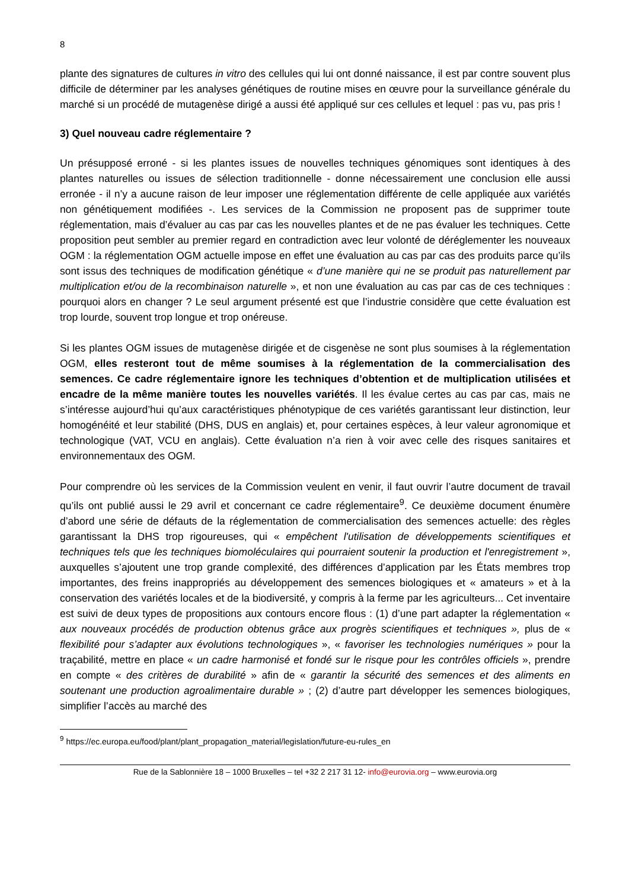8
plante des signatures de cultures in vitro des cellules qui lui ont donné naissance, il est par contre souvent plus difficile de déterminer par les analyses génétiques de routine mises en œuvre pour la surveillance générale du marché si un procédé de mutagenèse dirigé a aussi été appliqué sur ces cellules et lequel : pas vu, pas pris !
3) Quel nouveau cadre réglementaire ?
Un présupposé erroné - si les plantes issues de nouvelles techniques génomiques sont identiques à des plantes naturelles ou issues de sélection traditionnelle - donne nécessairement une conclusion elle aussi erronée - il n’y a aucune raison de leur imposer une réglementation différente de celle appliquée aux variétés non génétiquement modifiées -. Les services de la Commission ne proposent pas de supprimer toute réglementation, mais d’évaluer au cas par cas les nouvelles plantes et de ne pas évaluer les techniques. Cette proposition peut sembler au premier regard en contradiction avec leur volonté de déréglementer les nouveaux OGM : la réglementation OGM actuelle impose en effet une évaluation au cas par cas des produits parce qu’ils sont issus des techniques de modification génétique « d’une manière qui ne se produit pas naturellement par multiplication et/ou de la recombinaison naturelle », et non une évaluation au cas par cas de ces techniques : pourquoi alors en changer ? Le seul argument présenté est que l’industrie considère que cette évaluation est trop lourde, souvent trop longue et trop onéreuse.
Si les plantes OGM issues de mutagenèse dirigée et de cisgenèse ne sont plus soumises à la réglementation OGM, elles resteront tout de même soumises à la réglementation de la commercialisation des semences. Ce cadre réglementaire ignore les techniques d’obtention et de multiplication utilisées et encadre de la même manière toutes les nouvelles variétés. Il les évalue certes au cas par cas, mais ne s’intéresse aujourd’hui qu’aux caractéristiques phénotypique de ces variétés garantissant leur distinction, leur homogénéité et leur stabilité (DHS, DUS en anglais) et, pour certaines espèces, à leur valeur agronomique et technologique (VAT, VCU en anglais). Cette évaluation n’a rien à voir avec celle des risques sanitaires et environnementaux des OGM.
Pour comprendre où les services de la Commission veulent en venir, il faut ouvrir l’autre document de travail qu’ils ont publié aussi le 29 avril et concernant ce cadre réglementaire<sup>9</sup>. Ce deuxième document énumère d’abord une série de défauts de la réglementation de commercialisation des semences actuelle: des règles garantissant la DHS trop rigoureuses, qui « empêchent l'utilisation de développements scientifiques et techniques tels que les techniques biomoléculaires qui pourraient soutenir la production et l'enregistrement », auxquelles s’ajoutent une trop grande complexité, des différences d’application par les États membres trop importantes, des freins inappropriés au développement des semences biologiques et « amateurs » et à la conservation des variétés locales et de la biodiversité, y compris à la ferme par les agriculteurs... Cet inventaire est suivi de deux types de propositions aux contours encore flous : (1) d’une part adapter la réglementation « aux nouveaux procédés de production obtenus grâce aux progrès scientifiques et techniques », plus de « flexibilité pour s’adapter aux évolutions technologiques », « favoriser les technologies numériques » pour la traçabilité, mettre en place « un cadre harmonisé et fondé sur le risque pour les contrôles officiels », prendre en compte « des critères de durabilité » afin de « garantir la sécurité des semences et des aliments en soutenant une production agroalimentaire durable » ; (2) d’autre part développer les semences biologiques, simplifier l’accès au marché des
<sup>9</sup> https://ec.europa.eu/food/plant/plant_propagation_material/legislation/future-eu-rules_en
Rue de la Sablonnière 18 – 1000 Bruxelles – tel +32 2 217 31 12- info@eurovia.org – www.eurovia.org